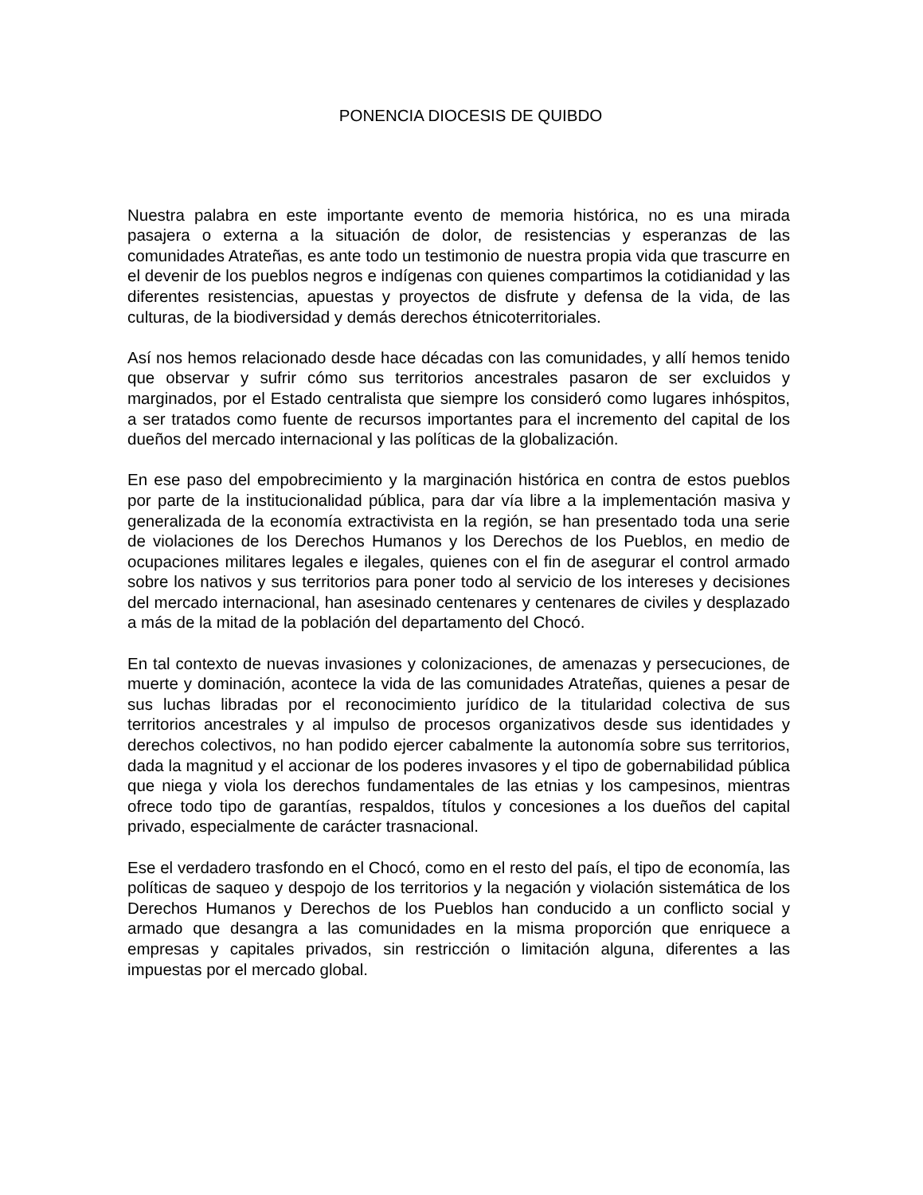PONENCIA DIOCESIS DE QUIBDO
Nuestra palabra en este importante evento de memoria histórica, no es una mirada pasajera o externa a la situación de dolor, de resistencias y esperanzas de las comunidades Atrateñas, es ante todo un testimonio de nuestra propia vida que trascurre en el devenir de los pueblos negros e indígenas con quienes compartimos la cotidianidad y las diferentes resistencias, apuestas y proyectos de disfrute y defensa de la vida, de las culturas, de la biodiversidad y demás derechos étnicoterritoriales.
Así nos hemos relacionado desde hace décadas con las comunidades, y allí hemos tenido que observar y sufrir cómo sus territorios ancestrales pasaron de ser excluidos y marginados, por el Estado centralista que siempre los consideró como lugares inhóspitos, a ser tratados como fuente de recursos importantes para el incremento del capital de los dueños del mercado internacional y las políticas de la globalización.
En ese paso del empobrecimiento y la marginación histórica en contra de estos pueblos por parte de la institucionalidad pública, para dar vía libre a la implementación masiva y generalizada de la economía extractivista en la región, se han presentado toda una serie de violaciones de los Derechos Humanos y los Derechos de los Pueblos, en medio de ocupaciones militares legales e ilegales, quienes con el fin de asegurar el control armado sobre los nativos y sus territorios para poner todo al servicio de los intereses y decisiones del mercado internacional, han asesinado centenares y centenares de civiles y desplazado a más de la mitad de la población del departamento del Chocó.
En tal contexto de nuevas invasiones y colonizaciones, de amenazas y persecuciones, de muerte y dominación, acontece la vida de las comunidades Atrateñas, quienes a pesar de sus luchas libradas por el reconocimiento jurídico de la titularidad colectiva de sus territorios ancestrales y al impulso de procesos organizativos desde sus identidades y derechos colectivos, no han podido ejercer cabalmente la autonomía sobre sus territorios, dada la magnitud y el accionar de los poderes invasores y el tipo de gobernabilidad pública que niega y viola los derechos fundamentales de las etnias y los campesinos, mientras ofrece todo tipo de garantías, respaldos, títulos y concesiones a los dueños del capital privado, especialmente de carácter trasnacional.
Ese el verdadero trasfondo en el Chocó, como en el resto del país, el tipo de economía, las políticas de saqueo y despojo de los territorios y la negación y violación sistemática de los Derechos Humanos y Derechos de los Pueblos han conducido a un conflicto social y armado que desangra a las comunidades en la misma proporción que enriquece a empresas y capitales privados, sin restricción o limitación alguna, diferentes a las impuestas por el mercado global.